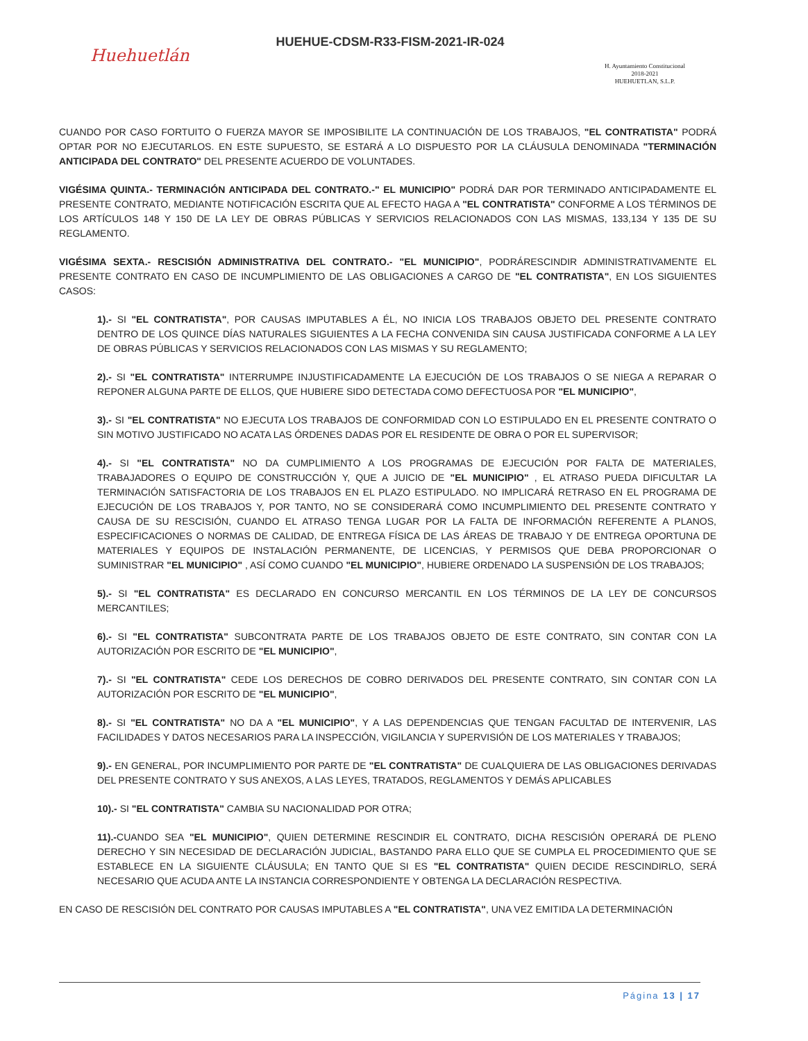Huehuetlán
HUEHUE-CDSM-R33-FISM-2021-IR-024
H. Ayuntamiento Constitucional
2018-2021
HUEHUETLAN, S.L.P.
CUANDO POR CASO FORTUITO O FUERZA MAYOR SE IMPOSIBILITE LA CONTINUACIÓN DE LOS TRABAJOS, "EL CONTRATISTA" PODRÁ OPTAR POR NO EJECUTARLOS. EN ESTE SUPUESTO, SE ESTARÁ A LO DISPUESTO POR LA CLÁUSULA DENOMINADA "TERMINACIÓN ANTICIPADA DEL CONTRATO" DEL PRESENTE ACUERDO DE VOLUNTADES.
VIGÉSIMA QUINTA.- TERMINACIÓN ANTICIPADA DEL CONTRATO.-" EL MUNICIPIO" PODRÁ DAR POR TERMINADO ANTICIPADAMENTE EL PRESENTE CONTRATO, MEDIANTE NOTIFICACIÓN ESCRITA QUE AL EFECTO HAGA A "EL CONTRATISTA" CONFORME A LOS TÉRMINOS DE LOS ARTÍCULOS 148 Y 150 DE LA LEY DE OBRAS PÚBLICAS Y SERVICIOS RELACIONADOS CON LAS MISMAS, 133,134 Y 135 DE SU REGLAMENTO.
VIGÉSIMA SEXTA.- RESCISIÓN ADMINISTRATIVA DEL CONTRATO.- "EL MUNICIPIO", PODRÁRESCINDIR ADMINISTRATIVAMENTE EL PRESENTE CONTRATO EN CASO DE INCUMPLIMIENTO DE LAS OBLIGACIONES A CARGO DE "EL CONTRATISTA", EN LOS SIGUIENTES CASOS:
1).- SI "EL CONTRATISTA", POR CAUSAS IMPUTABLES A ÉL, NO INICIA LOS TRABAJOS OBJETO DEL PRESENTE CONTRATO DENTRO DE LOS QUINCE DÍAS NATURALES SIGUIENTES A LA FECHA CONVENIDA SIN CAUSA JUSTIFICADA CONFORME A LA LEY DE OBRAS PÚBLICAS Y SERVICIOS RELACIONADOS CON LAS MISMAS Y SU REGLAMENTO;
2).- SI "EL CONTRATISTA" INTERRUMPE INJUSTIFICADAMENTE LA EJECUCIÓN DE LOS TRABAJOS O SE NIEGA A REPARAR O REPONER ALGUNA PARTE DE ELLOS, QUE HUBIERE SIDO DETECTADA COMO DEFECTUOSA POR "EL MUNICIPIO",
3).- SI "EL CONTRATISTA" NO EJECUTA LOS TRABAJOS DE CONFORMIDAD CON LO ESTIPULADO EN EL PRESENTE CONTRATO O SIN MOTIVO JUSTIFICADO NO ACATA LAS ÓRDENES DADAS POR EL RESIDENTE DE OBRA O POR EL SUPERVISOR;
4).- SI "EL CONTRATISTA" NO DA CUMPLIMIENTO A LOS PROGRAMAS DE EJECUCIÓN POR FALTA DE MATERIALES, TRABAJADORES O EQUIPO DE CONSTRUCCIÓN Y, QUE A JUICIO DE "EL MUNICIPIO" , EL ATRASO PUEDA DIFICULTAR LA TERMINACIÓN SATISFACTORIA DE LOS TRABAJOS EN EL PLAZO ESTIPULADO. NO IMPLICARÁ RETRASO EN EL PROGRAMA DE EJECUCIÓN DE LOS TRABAJOS Y, POR TANTO, NO SE CONSIDERARÁ COMO INCUMPLIMIENTO DEL PRESENTE CONTRATO Y CAUSA DE SU RESCISIÓN, CUANDO EL ATRASO TENGA LUGAR POR LA FALTA DE INFORMACIÓN REFERENTE A PLANOS, ESPECIFICACIONES O NORMAS DE CALIDAD, DE ENTREGA FÍSICA DE LAS ÁREAS DE TRABAJO Y DE ENTREGA OPORTUNA DE MATERIALES Y EQUIPOS DE INSTALACIÓN PERMANENTE, DE LICENCIAS, Y PERMISOS QUE DEBA PROPORCIONAR O SUMINISTRAR "EL MUNICIPIO" , ASÍ COMO CUANDO "EL MUNICIPIO", HUBIERE ORDENADO LA SUSPENSIÓN DE LOS TRABAJOS;
5).- SI "EL CONTRATISTA" ES DECLARADO EN CONCURSO MERCANTIL EN LOS TÉRMINOS DE LA LEY DE CONCURSOS MERCANTILES;
6).- SI "EL CONTRATISTA" SUBCONTRATA PARTE DE LOS TRABAJOS OBJETO DE ESTE CONTRATO, SIN CONTAR CON LA AUTORIZACIÓN POR ESCRITO DE "EL MUNICIPIO",
7).- SI "EL CONTRATISTA" CEDE LOS DERECHOS DE COBRO DERIVADOS DEL PRESENTE CONTRATO, SIN CONTAR CON LA AUTORIZACIÓN POR ESCRITO DE "EL MUNICIPIO",
8).- SI "EL CONTRATISTA" NO DA A "EL MUNICIPIO", Y A LAS DEPENDENCIAS QUE TENGAN FACULTAD DE INTERVENIR, LAS FACILIDADES Y DATOS NECESARIOS PARA LA INSPECCIÓN, VIGILANCIA Y SUPERVISIÓN DE LOS MATERIALES Y TRABAJOS;
9).- EN GENERAL, POR INCUMPLIMIENTO POR PARTE DE "EL CONTRATISTA" DE CUALQUIERA DE LAS OBLIGACIONES DERIVADAS DEL PRESENTE CONTRATO Y SUS ANEXOS, A LAS LEYES, TRATADOS, REGLAMENTOS Y DEMÁS APLICABLES
10).- SI "EL CONTRATISTA" CAMBIA SU NACIONALIDAD POR OTRA;
11).-CUANDO SEA "EL MUNICIPIO", QUIEN DETERMINE RESCINDIR EL CONTRATO, DICHA RESCISIÓN OPERARÁ DE PLENO DERECHO Y SIN NECESIDAD DE DECLARACIÓN JUDICIAL, BASTANDO PARA ELLO QUE SE CUMPLA EL PROCEDIMIENTO QUE SE ESTABLECE EN LA SIGUIENTE CLÁUSULA; EN TANTO QUE SI ES "EL CONTRATISTA" QUIEN DECIDE RESCINDIRLO, SERÁ NECESARIO QUE ACUDA ANTE LA INSTANCIA CORRESPONDIENTE Y OBTENGA LA DECLARACIÓN RESPECTIVA.
EN CASO DE RESCISIÓN DEL CONTRATO POR CAUSAS IMPUTABLES A "EL CONTRATISTA", UNA VEZ EMITIDA LA DETERMINACIÓN
Página 13 | 17